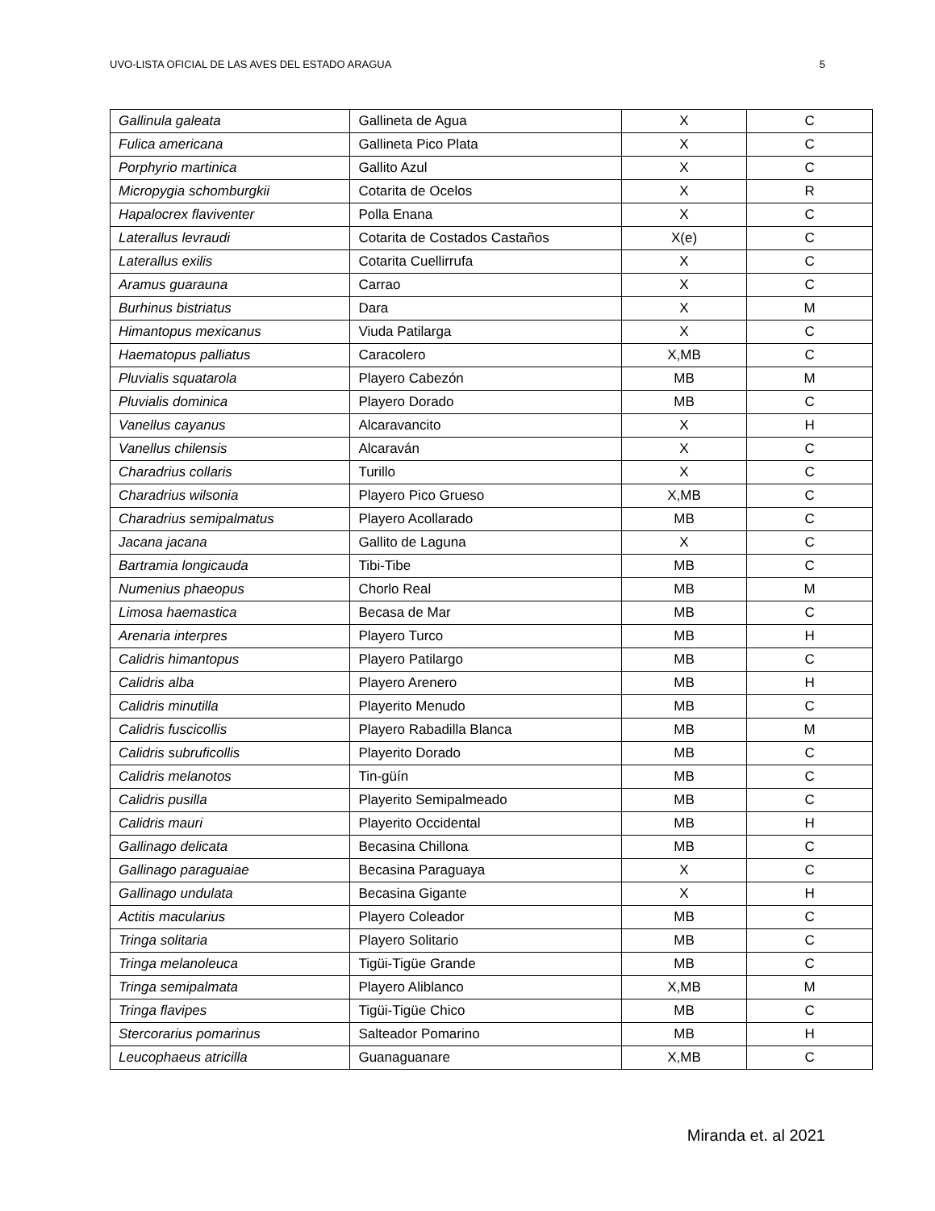UVO-LISTA OFICIAL DE LAS AVES DEL ESTADO ARAGUA 5
| Gallinula galeata | Gallineta de Agua | X | C |
| Fulica americana | Gallineta Pico Plata | X | C |
| Porphyrio martinica | Gallito Azul | X | C |
| Micropygia schomburgkii | Cotarita de Ocelos | X | R |
| Hapalocrex flaviventer | Polla Enana | X | C |
| Laterallus levraudi | Cotarita de Costados Castaños | X(e) | C |
| Laterallus exilis | Cotarita Cuellirrufa | X | C |
| Aramus guarauna | Carrao | X | C |
| Burhinus bistriatus | Dara | X | M |
| Himantopus mexicanus | Viuda Patilarga | X | C |
| Haematopus palliatus | Caracolero | X,MB | C |
| Pluvialis squatarola | Playero Cabezón | MB | M |
| Pluvialis dominica | Playero Dorado | MB | C |
| Vanellus cayanus | Alcaravancito | X | H |
| Vanellus chilensis | Alcaraván | X | C |
| Charadrius collaris | Turillo | X | C |
| Charadrius wilsonia | Playero Pico Grueso | X,MB | C |
| Charadrius semipalmatus | Playero Acollarado | MB | C |
| Jacana jacana | Gallito de Laguna | X | C |
| Bartramia longicauda | Tibi-Tibe | MB | C |
| Numenius phaeopus | Chorlo Real | MB | M |
| Limosa haemastica | Becasa de Mar | MB | C |
| Arenaria interpres | Playero Turco | MB | H |
| Calidris himantopus | Playero Patilargo | MB | C |
| Calidris alba | Playero Arenero | MB | H |
| Calidris minutilla | Playerito Menudo | MB | C |
| Calidris fuscicollis | Playero Rabadilla Blanca | MB | M |
| Calidris subruficollis | Playerito Dorado | MB | C |
| Calidris melanotos | Tin-güín | MB | C |
| Calidris pusilla | Playerito Semipalmeado | MB | C |
| Calidris mauri | Playerito Occidental | MB | H |
| Gallinago delicata | Becasina Chillona | MB | C |
| Gallinago paraguaiae | Becasina Paraguaya | X | C |
| Gallinago undulata | Becasina Gigante | X | H |
| Actitis macularius | Playero Coleador | MB | C |
| Tringa solitaria | Playero Solitario | MB | C |
| Tringa melanoleuca | Tigüi-Tigüe Grande | MB | C |
| Tringa semipalmata | Playero Aliblanco | X,MB | M |
| Tringa flavipes | Tigüi-Tigüe Chico | MB | C |
| Stercorarius pomarinus | Salteador Pomarino | MB | H |
| Leucophaeus atricilla | Guanaguanare | X,MB | C |
Miranda et. al 2021